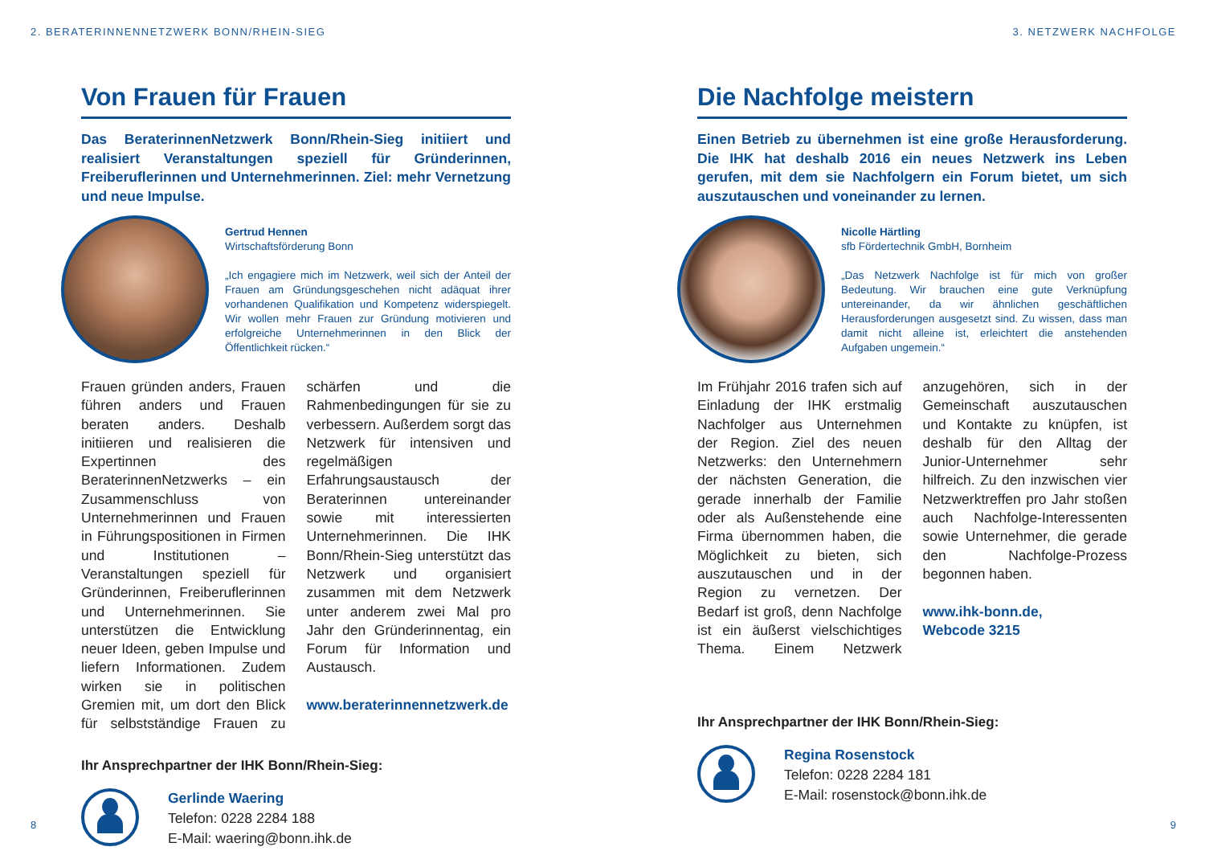2. BERATERINNENNETZWERK BONN/RHEIN-SIEG
Von Frauen für Frauen
Das BeraterinnenNetzwerk Bonn/Rhein-Sieg initiiert und realisiert Veranstaltungen speziell für Gründerinnen, Freiberuflerinnen und Unternehmerinnen. Ziel: mehr Vernetzung und neue Impulse.
Gertrud Hennen
Wirtschaftsförderung Bonn
„Ich engagiere mich im Netzwerk, weil sich der Anteil der Frauen am Gründungsgeschehen nicht adäquat ihrer vorhandenen Qualifikation und Kompetenz widerspiegelt. Wir wollen mehr Frauen zur Gründung motivieren und erfolgreiche Unternehmerinnen in den Blick der Öffentlichkeit rücken.“
Frauen gründen anders, Frauen führen anders und Frauen beraten anders. Deshalb initiieren und realisieren die Expertinnen des BeraterinnenNetzwerks – ein Zusammenschluss von Unternehmerinnen und Frauen in Führungspositionen in Firmen und Institutionen – Veranstaltungen speziell für Gründerinnen, Freiberuflerinnen und Unternehmerinnen. Sie unterstützen die Entwicklung neuer Ideen, geben Impulse und liefern Informationen. Zudem wirken sie in politischen Gremien mit, um dort den Blick für selbstständige Frauen zu schärfen und die Rahmenbedingungen für sie zu verbessern. Außerdem sorgt das Netzwerk für intensiven und regelmäßigen Erfahrungsaustausch der Beraterinnen untereinander sowie mit interessierten Unternehmerinnen. Die IHK Bonn/Rhein-Sieg unterstützt das Netzwerk und organisiert zusammen mit dem Netzwerk unter anderem zwei Mal pro Jahr den Gründerinnentag, ein Forum für Information und Austausch.
www.beraterinnennetzwerk.de
Ihr Ansprechpartner der IHK Bonn/Rhein-Sieg:
Gerlinde Waering
Telefon: 0228 2284 188
E-Mail: waering@bonn.ihk.de
8
3. NETZWERK NACHFOLGE
Die Nachfolge meistern
Einen Betrieb zu übernehmen ist eine große Herausforderung. Die IHK hat deshalb 2016 ein neues Netzwerk ins Leben gerufen, mit dem sie Nachfolgern ein Forum bietet, um sich auszutauschen und voneinander zu lernen.
Nicolle Härtling
sfb Fördertechnik GmbH, Bornheim
„Das Netzwerk Nachfolge ist für mich von großer Bedeutung. Wir brauchen eine gute Verknüpfung untereinander, da wir ähnlichen geschäftlichen Herausforderungen ausgesetzt sind. Zu wissen, dass man damit nicht alleine ist, erleichtert die anstehenden Aufgaben ungemein.“
Im Frühjahr 2016 trafen sich auf Einladung der IHK erstmalig Nachfolger aus Unternehmen der Region. Ziel des neuen Netzwerks: den Unternehmern der nächsten Generation, die gerade innerhalb der Familie oder als Außenstehende eine Firma übernommen haben, die Möglichkeit zu bieten, sich auszutauschen und in der Region zu vernetzen. Der Bedarf ist groß, denn Nachfolge ist ein äußerst vielschichtiges Thema. Einem Netzwerk anzugehören, sich in der Gemeinschaft auszutauschen und Kontakte zu knüpfen, ist deshalb für den Alltag der Junior-Unternehmer sehr hilfreich. Zu den inzwischen vier Netzwerktreffen pro Jahr stoßen auch Nachfolge-Interessenten sowie Unternehmer, die gerade den Nachfolge-Prozess begonnen haben.
www.ihk-bonn.de,
Webcode 3215
Ihr Ansprechpartner der IHK Bonn/Rhein-Sieg:
Regina Rosenstock
Telefon: 0228 2284 181
E-Mail: rosenstock@bonn.ihk.de
9